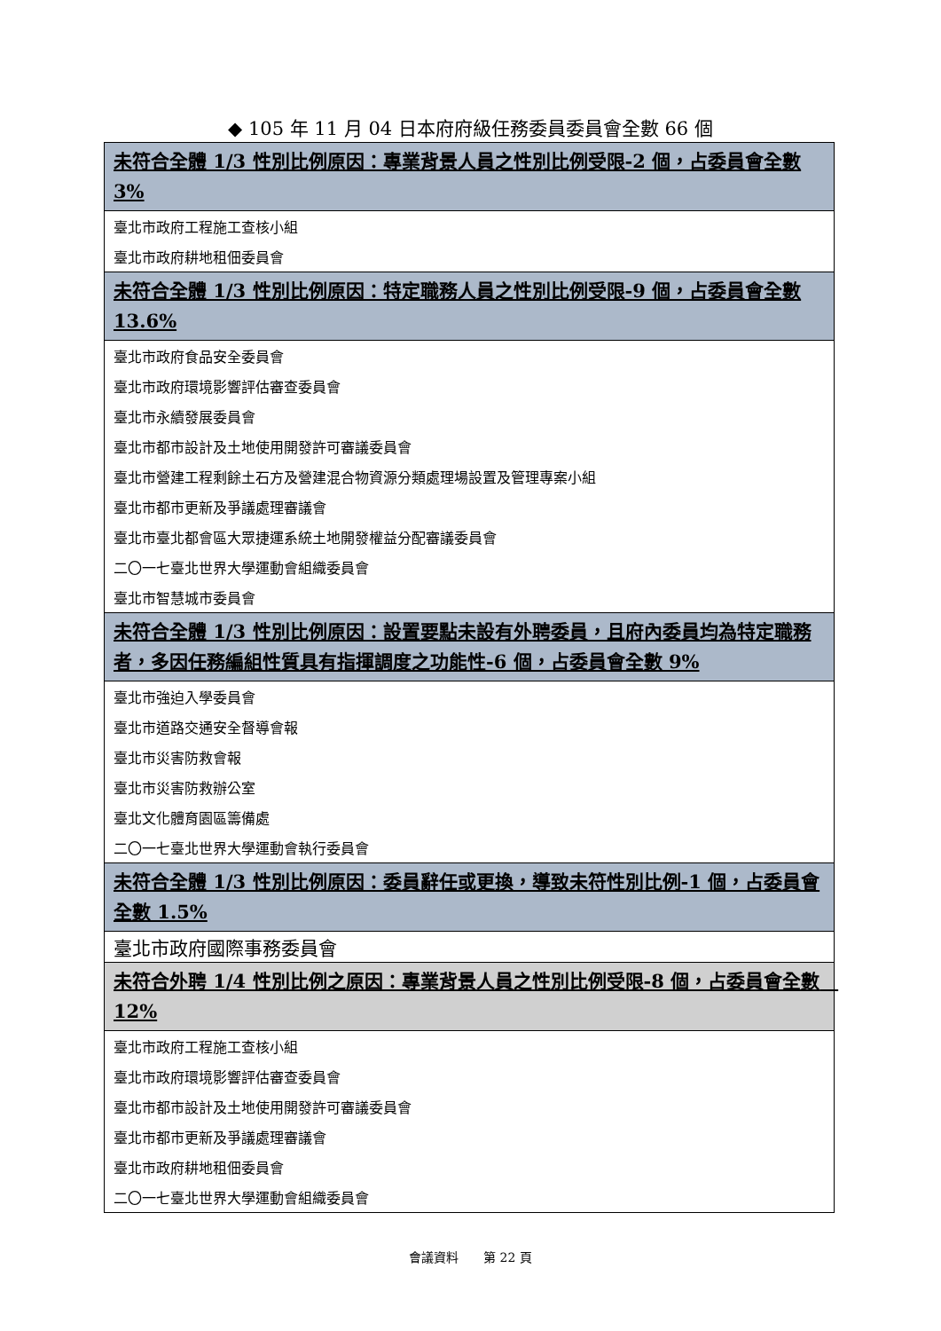◆ 105 年 11 月 04 日本府府級任務委員委員會全數 66 個
| 未符合全體 1/3 性別比例原因：專業背景人員之性別比例受限-2 個，占委員會全數 3% |
| --- |
| 臺北市政府工程施工查核小組 |
| 臺北市政府耕地租佃委員會 |
| 未符合全體 1/3 性別比例原因：特定職務人員之性別比例受限-9 個，占委員會全數 13.6% |
| 臺北市政府食品安全委員會 |
| 臺北市政府環境影響評估審查委員會 |
| 臺北市永續發展委員會 |
| 臺北市都市設計及土地使用開發許可審議委員會 |
| 臺北市營建工程剩餘土石方及營建混合物資源分類處理場設置及管理專案小組 |
| 臺北市都市更新及爭議處理審議會 |
| 臺北市臺北都會區大眾捷運系統土地開發權益分配審議委員會 |
| 二〇一七臺北世界大學運動會組織委員會 |
| 臺北市智慧城市委員會 |
| 未符合全體 1/3 性別比例原因：設置要點未設有外聘委員，且府內委員均為特定職務者，多因任務編組性質具有指揮調度之功能性-6 個，占委員會全數 9% |
| 臺北市強迫入學委員會 |
| 臺北市道路交通安全督導會報 |
| 臺北市災害防救會報 |
| 臺北市災害防救辦公室 |
| 臺北文化體育園區籌備處 |
| 二〇一七臺北世界大學運動會執行委員會 |
| 未符合全體 1/3 性別比例原因：委員辭任或更換，導致未符性別比例-1 個，占委員會全數 1.5% |
| 臺北市政府國際事務委員會 |
| 未符合外聘 1/4 性別比例之原因：專業背景人員之性別比例受限-8 個，占委員會全數 12% |
| 臺北市政府工程施工查核小組 |
| 臺北市政府環境影響評估審查委員會 |
| 臺北市都市設計及土地使用開發許可審議委員會 |
| 臺北市都市更新及爭議處理審議會 |
| 臺北市政府耕地租佃委員會 |
| 二〇一七臺北世界大學運動會組織委員會 |
會議資料　　第 22 頁